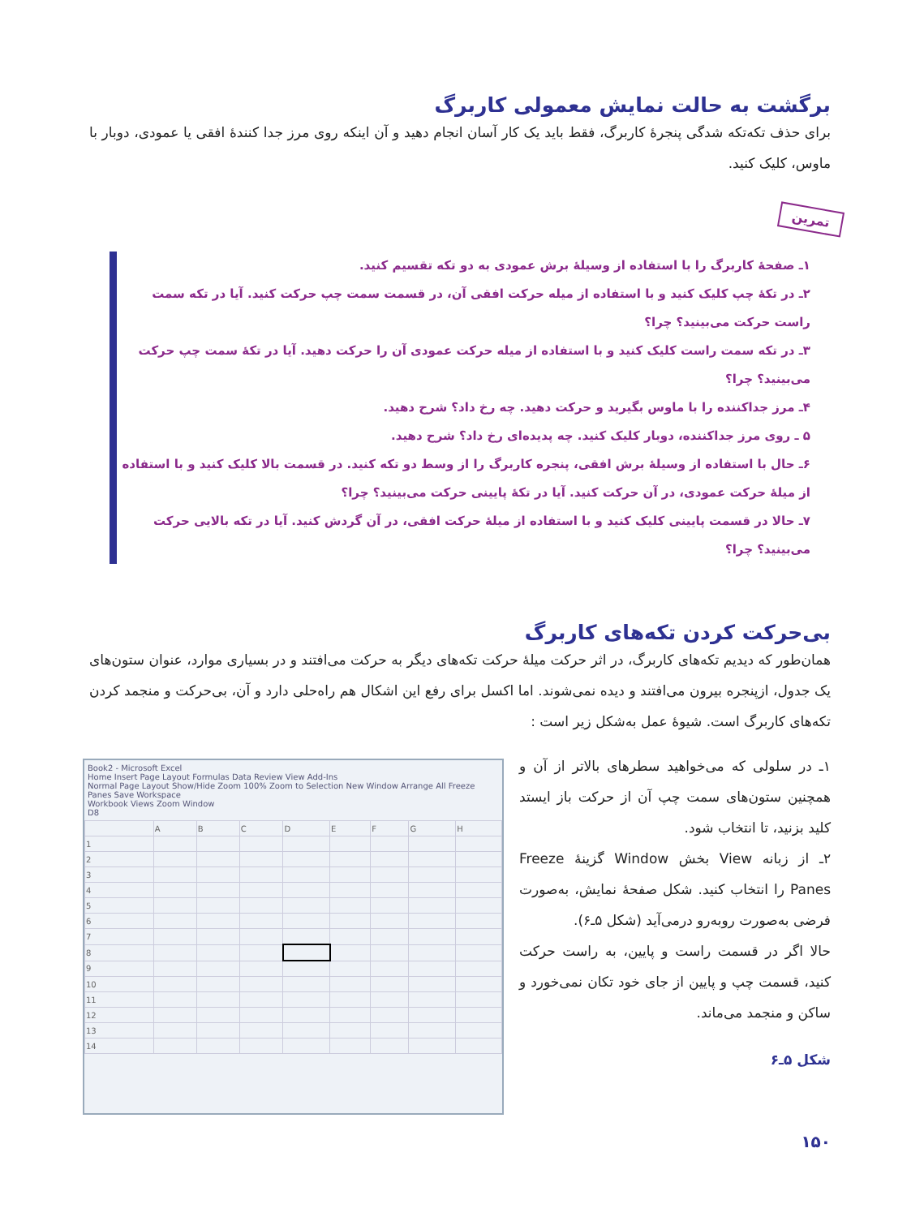برگشت به حالت نمایش معمولی کاربرگ
برای حذف تکه‌تکه شدگی پنجرهٔ کاربرگ، فقط باید یک کار آسان انجام دهید و آن اینکه روی مرز جدا کنندهٔ افقی یا عمودی، دوبار با ماوس، کلیک کنید.
تمرین
۱ـ صفحهٔ کاربرگ را با استفاده از وسیلهٔ برش عمودی به دو تکه تقسیم کنید.
۲ـ در تکهٔ چپ کلیک کنید و با استفاده از میله حرکت افقی آن، در قسمت سمت چپ حرکت کنید. آیا در تکه سمت راست حرکت می‌بینید؟ چرا؟
۳ـ در تکه سمت راست کلیک کنید و با استفاده از میله حرکت عمودی آن را حرکت دهید. آیا در تکهٔ سمت چپ حرکت می‌بینید؟ چرا؟
۴ـ مرز جداکننده را با ماوس بگیرید و حرکت دهید. چه رخ داد؟ شرح دهید.
۵ ـ روی مرز جداکننده، دوبار کلیک کنید. چه پدیده‌ای رخ داد؟ شرح دهید.
۶ـ حال با استفاده از وسیلهٔ برش افقی، پنجره کاربرگ را از وسط دو تکه کنید. در قسمت بالا کلیک کنید و با استفاده از میلهٔ حرکت عمودی، در آن حرکت کنید. آیا در تکهٔ پایینی حرکت می‌بینید؟ چرا؟
۷ـ حالا در قسمت پایینی کلیک کنید و با استفاده از میلهٔ حرکت افقی، در آن گردش کنید. آیا در تکه بالایی حرکت می‌بینید؟ چرا؟
بی‌حرکت کردن تکه‌های کاربرگ
همان‌طور که دیدیم تکه‌های کاربرگ، در اثر حرکت میلهٔ حرکت تکه‌های دیگر به حرکت می‌افتند و در بسیاری موارد، عنوان ستون‌های یک جدول، ازپنجره بیرون می‌افتند و دیده نمی‌شوند. اما اکسل برای رفع این اشکال هم راه‌حلی دارد و آن، بی‌حرکت و منجمد کردن تکه‌های کاربرگ است. شیوهٔ عمل به‌شکل زیر است :
۱ـ در سلولی که می‌خواهید سطرهای بالاتر از آن و همچنین ستون‌های سمت چپ آن از حرکت باز ایستد کلید بزنید، تا انتخاب شود.
۲ـ از زبانه View بخش Window گزینهٔ Freeze Panes را انتخاب کنید. شکل صفحهٔ نمایش، به‌صورت فرضی به‌صورت روبه‌رو درمی‌آید (شکل ۵ـ۶).
حالا اگر در قسمت راست و پایین، به راست حرکت کنید، قسمت چپ و پایین از جای خود تکان نمی‌خورد و ساکن و منجمد می‌ماند.
شکل ۵ـ۶
Book2 - Microsoft Excel
Home Insert Page Layout Formulas Data Review View Add-Ins
Normal Page Layout Show/Hide Zoom 100% Zoom to Selection New Window Arrange All Freeze Panes Save Workspace
Workbook Views Zoom Window
D8
| | A | B | C | D | E | F | G | H |
| 1 | | | | | | | | |
| 2 | | | | | | | | |
| 3 | | | | | | | | |
| 4 | | | | | | | | |
| 5 | | | | | | | | |
| 6 | | | | | | | | |
| 7 | | | | | | | | |
| 8 | | | | | | | | |
| 9 | | | | | | | | |
| 10 | | | | | | | | |
| 11 | | | | | | | | |
| 12 | | | | | | | | |
| 13 | | | | | | | | |
| 14 | | | | | | | | |
۱۵۰